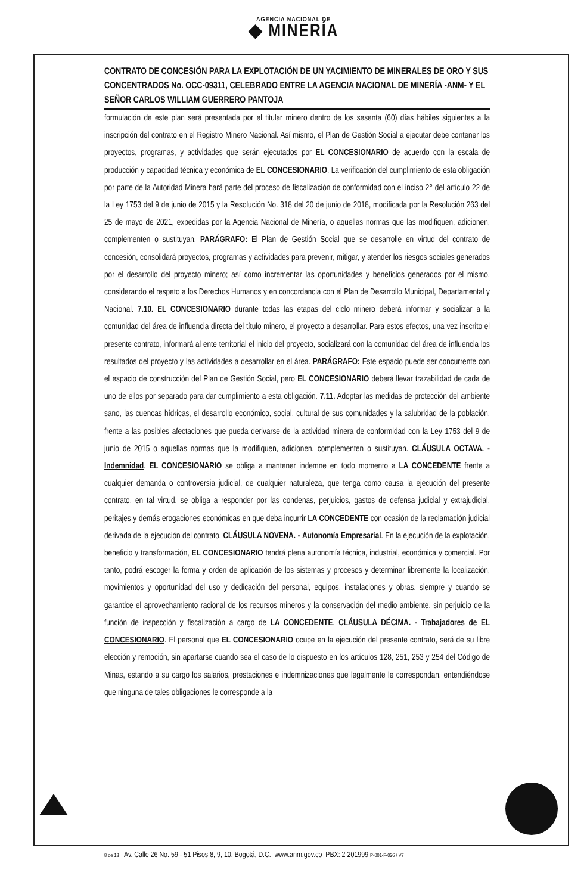AGENCIA NACIONAL DE
◆ MINERÍA
CONTRATO DE CONCESIÓN PARA LA EXPLOTACIÓN DE UN YACIMIENTO DE MINERALES DE ORO Y SUS CONCENTRADOS No. OCC-09311, CELEBRADO ENTRE LA AGENCIA NACIONAL DE MINERÍA -ANM- Y EL SEÑOR CARLOS WILLIAM GUERRERO PANTOJA
formulación de este plan será presentada por el titular minero dentro de los sesenta (60) días hábiles siguientes a la inscripción del contrato en el Registro Minero Nacional. Así mismo, el Plan de Gestión Social a ejecutar debe contener los proyectos, programas, y actividades que serán ejecutados por EL CONCESIONARIO de acuerdo con la escala de producción y capacidad técnica y económica de EL CONCESIONARIO. La verificación del cumplimiento de esta obligación por parte de la Autoridad Minera hará parte del proceso de fiscalización de conformidad con el inciso 2° del artículo 22 de la Ley 1753 del 9 de junio de 2015 y la Resolución No. 318 del 20 de junio de 2018, modificada por la Resolución 263 del 25 de mayo de 2021, expedidas por la Agencia Nacional de Minería, o aquellas normas que las modifiquen, adicionen, complementen o sustituyan. PARÁGRAFO: El Plan de Gestión Social que se desarrolle en virtud del contrato de concesión, consolidará proyectos, programas y actividades para prevenir, mitigar, y atender los riesgos sociales generados por el desarrollo del proyecto minero; así como incrementar las oportunidades y beneficios generados por el mismo, considerando el respeto a los Derechos Humanos y en concordancia con el Plan de Desarrollo Municipal, Departamental y Nacional. 7.10. EL CONCESIONARIO durante todas las etapas del ciclo minero deberá informar y socializar a la comunidad del área de influencia directa del título minero, el proyecto a desarrollar. Para estos efectos, una vez inscrito el presente contrato, informará al ente territorial el inicio del proyecto, socializará con la comunidad del área de influencia los resultados del proyecto y las actividades a desarrollar en el área. PARÁGRAFO: Este espacio puede ser concurrente con el espacio de construcción del Plan de Gestión Social, pero EL CONCESIONARIO deberá llevar trazabilidad de cada de uno de ellos por separado para dar cumplimiento a esta obligación. 7.11. Adoptar las medidas de protección del ambiente sano, las cuencas hídricas, el desarrollo económico, social, cultural de sus comunidades y la salubridad de la población, frente a las posibles afectaciones que pueda derivarse de la actividad minera de conformidad con la Ley 1753 del 9 de junio de 2015 o aquellas normas que la modifiquen, adicionen, complementen o sustituyan. CLÁUSULA OCTAVA. - Indemnidad. EL CONCESIONARIO se obliga a mantener indemne en todo momento a LA CONCEDENTE frente a cualquier demanda o controversia judicial, de cualquier naturaleza, que tenga como causa la ejecución del presente contrato, en tal virtud, se obliga a responder por las condenas, perjuicios, gastos de defensa judicial y extrajudicial, peritajes y demás erogaciones económicas en que deba incurrir LA CONCEDENTE con ocasión de la reclamación judicial derivada de la ejecución del contrato. CLÁUSULA NOVENA. - Autonomía Empresarial. En la ejecución de la explotación, beneficio y transformación, EL CONCESIONARIO tendrá plena autonomía técnica, industrial, económica y comercial. Por tanto, podrá escoger la forma y orden de aplicación de los sistemas y procesos y determinar libremente la localización, movimientos y oportunidad del uso y dedicación del personal, equipos, instalaciones y obras, siempre y cuando se garantice el aprovechamiento racional de los recursos mineros y la conservación del medio ambiente, sin perjuicio de la función de inspección y fiscalización a cargo de LA CONCEDENTE. CLÁUSULA DÉCIMA. - Trabajadores de EL CONCESIONARIO. El personal que EL CONCESIONARIO ocupe en la ejecución del presente contrato, será de su libre elección y remoción, sin apartarse cuando sea el caso de lo dispuesto en los artículos 128, 251, 253 y 254 del Código de Minas, estando a su cargo los salarios, prestaciones e indemnizaciones que legalmente le correspondan, entendiéndose que ninguna de tales obligaciones le corresponde a la
8 de 13 Av. Calle 26 No. 59 - 51 Pisos 8, 9, 10. Bogotá, D.C. www.anm.gov.co PBX: 2 201999 P-001-F-026 / V7